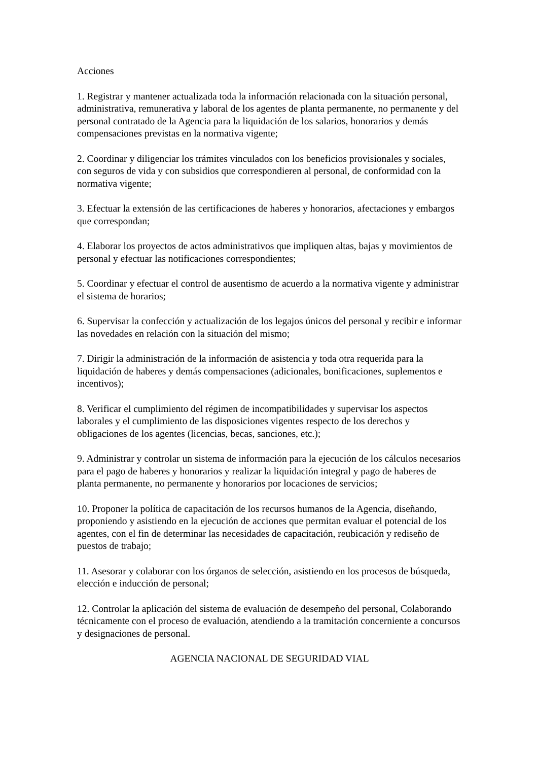Acciones
1. Registrar y mantener actualizada toda la información relacionada con la situación personal, administrativa, remunerativa y laboral de los agentes de planta permanente, no permanente y del personal contratado de la Agencia para la liquidación de los salarios, honorarios y demás compensaciones previstas en la normativa vigente;
2. Coordinar y diligenciar los trámites vinculados con los beneficios provisionales y sociales, con seguros de vida y con subsidios que correspondieren al personal, de conformidad con la normativa vigente;
3. Efectuar la extensión de las certificaciones de haberes y honorarios, afectaciones y embargos que correspondan;
4. Elaborar los proyectos de actos administrativos que impliquen altas, bajas y movimientos de personal y efectuar las notificaciones correspondientes;
5. Coordinar y efectuar el control de ausentismo de acuerdo a la normativa vigente y administrar el sistema de horarios;
6. Supervisar la confección y actualización de los legajos únicos del personal y recibir e informar las novedades en relación con la situación del mismo;
7. Dirigir la administración de la información de asistencia y toda otra requerida para la liquidación de haberes y demás compensaciones (adicionales, bonificaciones, suplementos e incentivos);
8. Verificar el cumplimiento del régimen de incompatibilidades y supervisar los aspectos laborales y el cumplimiento de las disposiciones vigentes respecto de los derechos y obligaciones de los agentes (licencias, becas, sanciones, etc.);
9. Administrar y controlar un sistema de información para la ejecución de los cálculos necesarios para el pago de haberes y honorarios y realizar la liquidación integral y pago de haberes de planta permanente, no permanente y honorarios por locaciones de servicios;
10. Proponer la política de capacitación de los recursos humanos de la Agencia, diseñando, proponiendo y asistiendo en la ejecución de acciones que permitan evaluar el potencial de los agentes, con el fin de determinar las necesidades de capacitación, reubicación y rediseño de puestos de trabajo;
11. Asesorar y colaborar con los órganos de selección, asistiendo en los procesos de búsqueda, elección e inducción de personal;
12. Controlar la aplicación del sistema de evaluación de desempeño del personal, Colaborando técnicamente con el proceso de evaluación, atendiendo a la tramitación concerniente a concursos y designaciones de personal.
AGENCIA NACIONAL DE SEGURIDAD VIAL